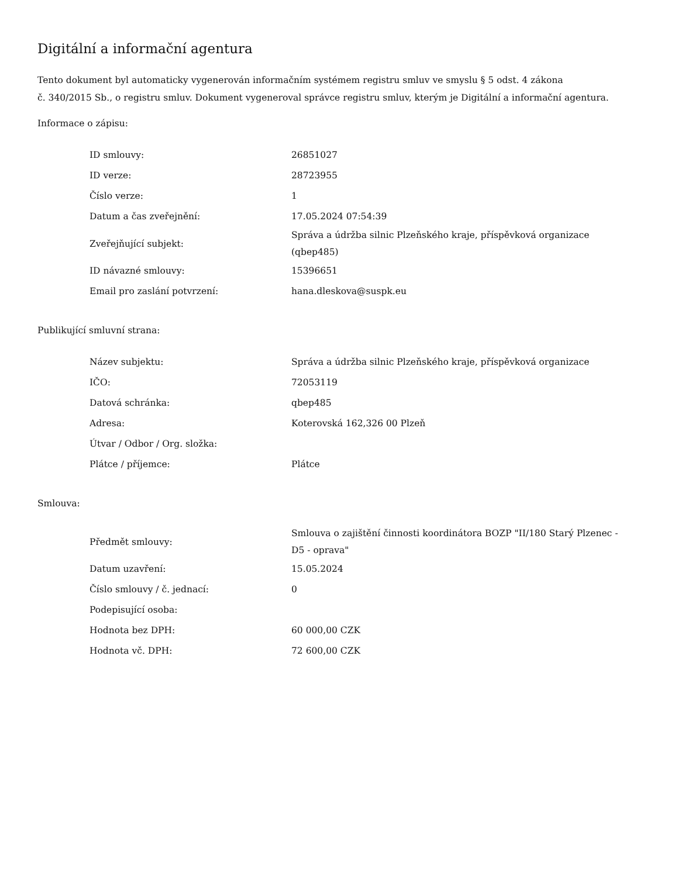Digitální a informační agentura
Tento dokument byl automaticky vygenerován informačním systémem registru smluv ve smyslu § 5 odst. 4 zákona
č. 340/2015 Sb., o registru smluv. Dokument vygeneroval správce registru smluv, kterým je Digitální a informační agentura.
Informace o zápisu:
| ID smlouvy: | 26851027 |
| ID verze: | 28723955 |
| Číslo verze: | 1 |
| Datum a čas zveřejnění: | 17.05.2024 07:54:39 |
| Zveřejňující subjekt: | Správa a údržba silnic Plzeňského kraje, příspěvková organizace (qbep485) |
| ID návazné smlouvy: | 15396651 |
| Email pro zaslání potvrzení: | hana.dleskova@suspk.eu |
Publikující smluvní strana:
| Název subjektu: | Správa a údržba silnic Plzeňského kraje, příspěvková organizace |
| IČO: | 72053119 |
| Datová schránka: | qbep485 |
| Adresa: | Koterovská 162,326 00 Plzeň |
| Útvar / Odbor / Org. složka: | |
| Plátce / příjemce: | Plátce |
Smlouva:
| Předmět smlouvy: | Smlouva o zajištění činnosti koordinátora BOZP "II/180 Starý Plzenec - D5 - oprava" |
| Datum uzavření: | 15.05.2024 |
| Číslo smlouvy / č. jednací: | 0 |
| Podepisující osoba: | |
| Hodnota bez DPH: | 60 000,00 CZK |
| Hodnota vč. DPH: | 72 600,00 CZK |